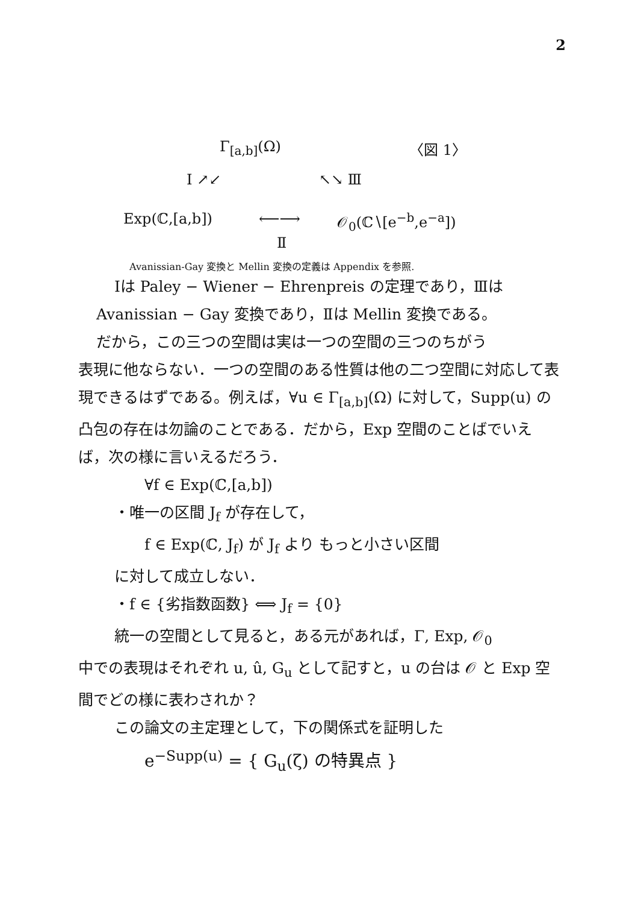2
Γ<sub>[a,b]</sub>(Ω) 〈図 1〉
Ⅰ ↗↙ ↖↘ Ⅲ
Exp(ℂ,[a,b]) ⟵⟶ 𝒪<sub>0</sub>(ℂ∖[e<sup>−b</sup>,e<sup>−a</sup>])
Ⅱ
Avanissian‑Gay 変換と Mellin 変換の定義は Appendix を参照.
Ⅰは Paley − Wiener − Ehrenpreis の定理であり，Ⅲは
Avanissian − Gay 変換であり，Ⅱは Mellin 変換である。
だから，この三つの空間は実は一つの空間の三つのちがう
表現に他ならない．一つの空間のある性質は他の二つ空間に対応して表現できるはずである。例えば，∀u ∈ Γ<sub>[a,b]</sub>(Ω) に対して，Supp(u) の凸包の存在は勿論のことである．だから，Exp 空間のことばでいえば，次の様に言いえるだろう．
∀f ∈ Exp(ℂ,[a,b])
・唯一の区間 J<sub>f</sub> が存在して，
f ∈ Exp(ℂ, J<sub>f</sub>) が J<sub>f</sub> より もっと小さい区間
に対して成立しない．
・f ∈ {劣指数函数} ⟺ J<sub>f</sub> = {0}
統一の空間として見ると，ある元があれば，Γ, Exp, 𝒪<sub>0</sub>
中での表現はそれぞれ u, û, G<sub>u</sub> として記すと，u の台は 𝒪 と Exp 空間でどの様に表わされか？
この論文の主定理として，下の関係式を証明した
e<sup>−Supp(u)</sup> = { G<sub>u</sub>(ζ) の特異点 }